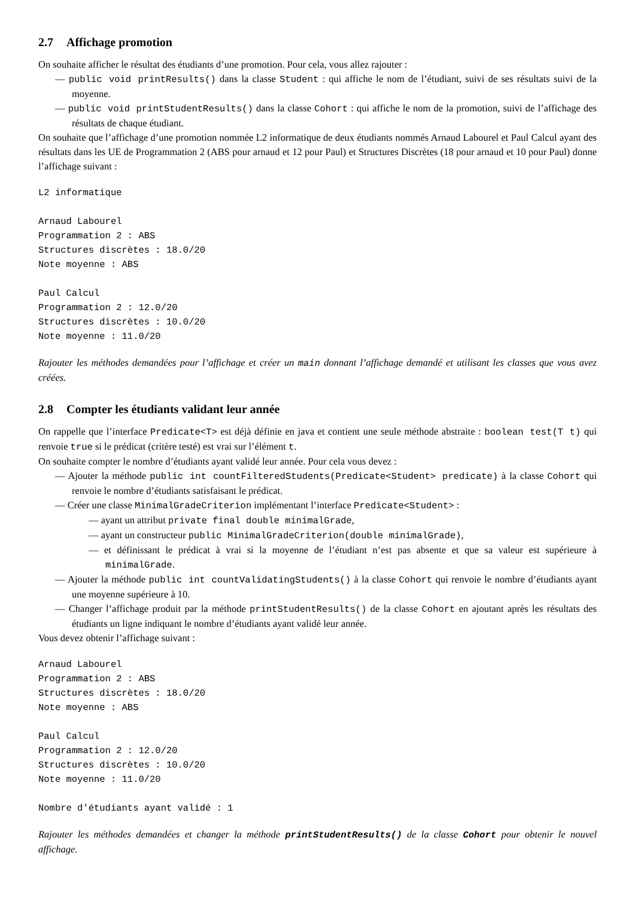2.7 Affichage promotion
On souhaite afficher le résultat des étudiants d’une promotion. Pour cela, vous allez rajouter :
— public void printResults() dans la classe Student : qui affiche le nom de l’étudiant, suivi de ses résultats suivi de la moyenne.
— public void printStudentResults() dans la classe Cohort : qui affiche le nom de la promotion, suivi de l’affichage des résultats de chaque étudiant.
On souhaite que l’affichage d’une promotion nommée L2 informatique de deux étudiants nommés Arnaud Labourel et Paul Calcul ayant des résultats dans les UE de Programmation 2 (ABS pour arnaud et 12 pour Paul) et Structures Discrètes (18 pour arnaud et 10 pour Paul) donne l’affichage suivant :
L2 informatique

Arnaud Labourel
Programmation 2 : ABS
Structures discrètes : 18.0/20
Note moyenne : ABS

Paul Calcul
Programmation 2 : 12.0/20
Structures discrètes : 10.0/20
Note moyenne : 11.0/20
Rajouter les méthodes demandées pour l’affichage et créer un main donnant l’affichage demandé et utilisant les classes que vous avez créées.
2.8 Compter les étudiants validant leur année
On rappelle que l’interface Predicate<T> est déjà définie en java et contient une seule méthode abstraite : boolean test(T t) qui renvoie true si le prédicat (critère testé) est vrai sur l’élément t.
On souhaite compter le nombre d’étudiants ayant validé leur année. Pour cela vous devez :
— Ajouter la méthode public int countFilteredStudents(Predicate<Student> predicate) à la classe Cohort qui renvoie le nombre d’étudiants satisfaisant le prédicat.
— Créer une classe MinimalGradeCriterion implémentant l’interface Predicate<Student> :
— ayant un attribut private final double minimalGrade,
— ayant un constructeur public MinimalGradeCriterion(double minimalGrade),
— et définissant le prédicat à vrai si la moyenne de l’étudiant n’est pas absente et que sa valeur est supérieure à minimalGrade.
— Ajouter la méthode public int countValidatingStudents() à la classe Cohort qui renvoie le nombre d’étudiants ayant une moyenne supérieure à 10.
— Changer l’affichage produit par la méthode printStudentResults() de la classe Cohort en ajoutant après les résultats des étudiants un ligne indiquant le nombre d’étudiants ayant validé leur année.
Vous devez obtenir l’affichage suivant :
Arnaud Labourel
Programmation 2 : ABS
Structures discrètes : 18.0/20
Note moyenne : ABS

Paul Calcul
Programmation 2 : 12.0/20
Structures discrètes : 10.0/20
Note moyenne : 11.0/20

Nombre d'étudiants ayant validé : 1
Rajouter les méthodes demandées et changer la méthode printStudentResults() de la classe Cohort pour obtenir le nouvel affichage.